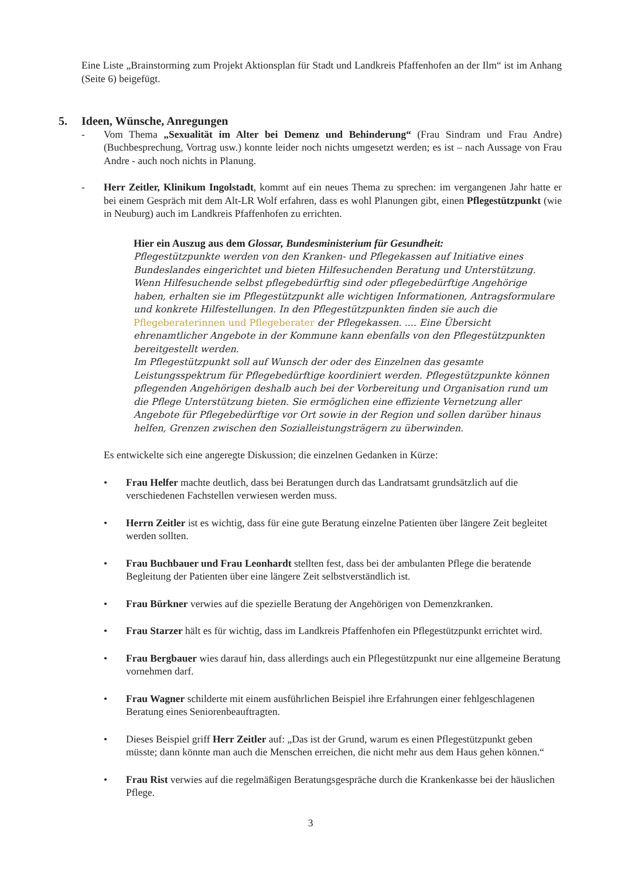Eine Liste „Brainstorming zum Projekt Aktionsplan für Stadt und Landkreis Pfaffenhofen an der Ilm“ ist im Anhang (Seite 6) beigefügt.
5. Ideen, Wünsche, Anregungen
- Vom Thema „Sexualität im Alter bei Demenz und Behinderung“ (Frau Sindram und Frau Andre) (Buchbesprechung, Vortrag usw.) konnte leider noch nichts umgesetzt werden; es ist – nach Aussage von Frau Andre - auch noch nichts in Planung.
- Herr Zeitler, Klinikum Ingolstadt, kommt auf ein neues Thema zu sprechen: im vergangenen Jahr hatte er bei einem Gespräch mit dem Alt-LR Wolf erfahren, dass es wohl Planungen gibt, einen Pflegestützpunkt (wie in Neuburg) auch im Landkreis Pfaffenhofen zu errichten.
Hier ein Auszug aus dem Glossar, Bundesministerium für Gesundheit:
Pflegestützpunkte werden von den Kranken- und Pflegekassen auf Initiative eines Bundeslandes eingerichtet und bieten Hilfesuchenden Beratung und Unterstützung. Wenn Hilfesuchende selbst pflegebedürftig sind oder pflegebedürftige Angehörige haben, erhalten sie im Pflegestützpunkt alle wichtigen Informationen, Antragsformulare und konkrete Hilfestellungen. In den Pflegestützpunkten finden sie auch die Pflegeberaterinnen und Pflegeberater der Pflegekassen. .... Eine Übersicht ehrenamtlicher Angebote in der Kommune kann ebenfalls von den Pflegestützpunkten bereitgestellt werden.
Im Pflegestützpunkt soll auf Wunsch der oder des Einzelnen das gesamte Leistungsspektrum für Pflegebedürftige koordiniert werden. Pflegestützpunkte können pflegenden Angehörigen deshalb auch bei der Vorbereitung und Organisation rund um die Pflege Unterstützung bieten. Sie ermöglichen eine effiziente Vernetzung aller Angebote für Pflegebedürftige vor Ort sowie in der Region und sollen darüber hinaus helfen, Grenzen zwischen den Sozialleistungsträgern zu überwinden.
Es entwickelte sich eine angeregte Diskussion; die einzelnen Gedanken in Kürze:
• Frau Helfer machte deutlich, dass bei Beratungen durch das Landratsamt grundsätzlich auf die verschiedenen Fachstellen verwiesen werden muss.
• Herrn Zeitler ist es wichtig, dass für eine gute Beratung einzelne Patienten über längere Zeit begleitet werden sollten.
• Frau Buchbauer und Frau Leonhardt stellten fest, dass bei der ambulanten Pflege die beratende Begleitung der Patienten über eine längere Zeit selbstverständlich ist.
• Frau Bürkner verwies auf die spezielle Beratung der Angehörigen von Demenzkranken.
• Frau Starzer hält es für wichtig, dass im Landkreis Pfaffenhofen ein Pflegestützpunkt errichtet wird.
• Frau Bergbauer wies darauf hin, dass allerdings auch ein Pflegestützpunkt nur eine allgemeine Beratung vornehmen darf.
• Frau Wagner schilderte mit einem ausführlichen Beispiel ihre Erfahrungen einer fehlgeschlagenen Beratung eines Seniorenbeauftragten.
• Dieses Beispiel griff Herr Zeitler auf: „Das ist der Grund, warum es einen Pflegestützpunkt geben müsste; dann könnte man auch die Menschen erreichen, die nicht mehr aus dem Haus gehen können.“
• Frau Rist verwies auf die regelmäßigen Beratungsgespräche durch die Krankenkasse bei der häuslichen Pflege.
3